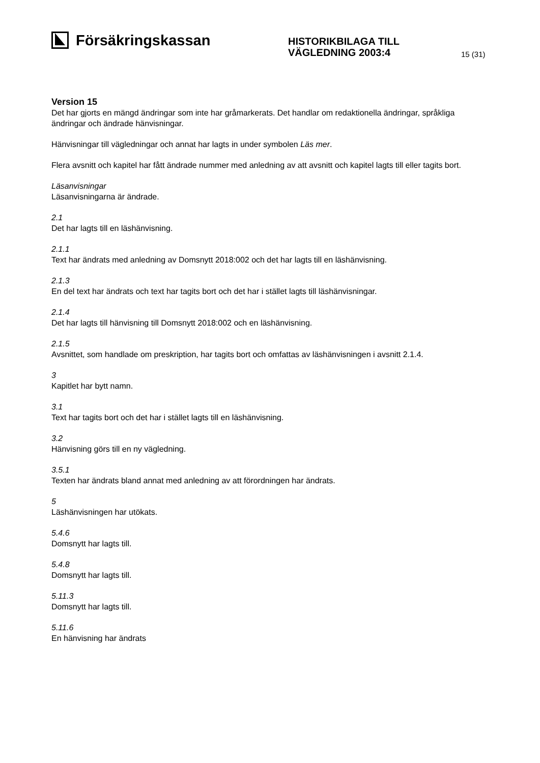Försäkringskassan
HISTORIKBILAGA TILL
VÄGLEDNING 2003:4
15 (31)
Version 15
Det har gjorts en mängd ändringar som inte har gråmarkerats. Det handlar om redaktionella ändringar, språkliga ändringar och ändrade hänvisningar.
Hänvisningar till vägledningar och annat har lagts in under symbolen Läs mer.
Flera avsnitt och kapitel har fått ändrade nummer med anledning av att avsnitt och kapitel lagts till eller tagits bort.
Läsanvisningar
Läsanvisningarna är ändrade.
2.1
Det har lagts till en läshänvisning.
2.1.1
Text har ändrats med anledning av Domsnytt 2018:002 och det har lagts till en läshänvisning.
2.1.3
En del text har ändrats och text har tagits bort och det har i stället lagts till läshänvisningar.
2.1.4
Det har lagts till hänvisning till Domsnytt 2018:002 och en läshänvisning.
2.1.5
Avsnittet, som handlade om preskription, har tagits bort och omfattas av läshänvisningen i avsnitt 2.1.4.
3
Kapitlet har bytt namn.
3.1
Text har tagits bort och det har i stället lagts till en läshänvisning.
3.2
Hänvisning görs till en ny vägledning.
3.5.1
Texten har ändrats bland annat med anledning av att förordningen har ändrats.
5
Läshänvisningen har utökats.
5.4.6
Domsnytt har lagts till.
5.4.8
Domsnytt har lagts till.
5.11.3
Domsnytt har lagts till.
5.11.6
En hänvisning har ändrats